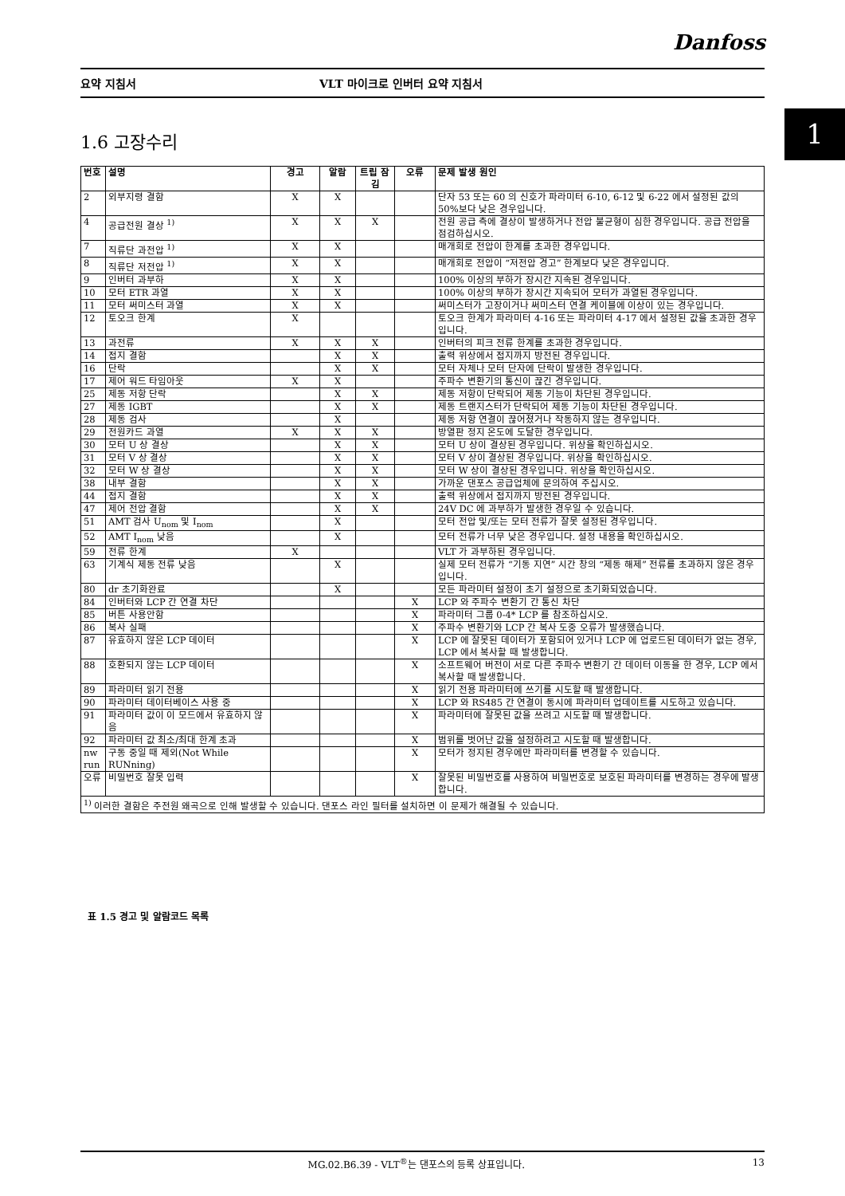Danfoss
요약 지침서 VLT 마이크로 인버터 요약 지침서
1 1.6 고장수리
| 번호 | 설명 | 경고 | 알람 | 트립 잠김 | 오류 | 문제 발생 원인 |
| --- | --- | --- | --- | --- | --- | --- |
| 2 | 외부지령 결함 | X | X | | | 단자 53 또는 60 의 신호가 파라미터 6-10, 6-12 및 6-22 에서 설정된 값의 50%보다 낮은 경우입니다. |
| 4 | 공급전원 결상 <sup>1)</sup> | X | X | X | | 전원 공급 측에 결상이 발생하거나 전압 불균형이 심한 경우입니다. 공급 전압을 점검하십시오. |
| 7 | 직류단 과전압 <sup>1)</sup> | X | X | | | 매개회로 전압이 한계를 초과한 경우입니다. |
| 8 | 직류단 저전압 <sup>1)</sup> | X | X | | | 매개회로 전압이 “저전압 경고” 한계보다 낮은 경우입니다. |
| 9 | 인버터 과부하 | X | X | | | 100% 이상의 부하가 장시간 지속된 경우입니다. |
| 10 | 모터 ETR 과열 | X | X | | | 100% 이상의 부하가 장시간 지속되어 모터가 과열된 경우입니다. |
| 11 | 모터 써미스터 과열 | X | X | | | 써미스터가 고장이거나 써미스터 연결 케이블에 이상이 있는 경우입니다. |
| 12 | 토오크 한계 | X | | | | 토오크 한계가 파라미터 4-16 또는 파라미터 4-17 에서 설정된 값을 초과한 경우입니다. |
| 13 | 과전류 | X | X | X | | 인버터의 피크 전류 한계를 초과한 경우입니다. |
| 14 | 접지 결함 | | X | X | | 출력 위상에서 접지까지 방전된 경우입니다. |
| 16 | 단락 | | X | X | | 모터 자체나 모터 단자에 단락이 발생한 경우입니다. |
| 17 | 제어 워드 타임아웃 | X | X | | | 주파수 변환기의 통신이 끊긴 경우입니다. |
| 25 | 제동 저항 단락 | | X | X | | 제동 저항이 단락되어 제동 기능이 차단된 경우입니다. |
| 27 | 제동 IGBT | | X | X | | 제동 트랜지스터가 단락되어 제동 기능이 차단된 경우입니다. |
| 28 | 제동 검사 | | X | | | 제동 저항 연결이 끊어졌거나 작동하지 않는 경우입니다. |
| 29 | 전원카드 과열 | X | X | X | | 방열판 정지 온도에 도달한 경우입니다. |
| 30 | 모터 U 상 결상 | | X | X | | 모터 U 상이 결상된 경우입니다. 위상을 확인하십시오. |
| 31 | 모터 V 상 결상 | | X | X | | 모터 V 상이 결상된 경우입니다. 위상을 확인하십시오. |
| 32 | 모터 W 상 결상 | | X | X | | 모터 W 상이 결상된 경우입니다. 위상을 확인하십시오. |
| 38 | 내부 결함 | | X | X | | 가까운 댄포스 공급업체에 문의하여 주십시오. |
| 44 | 접지 결함 | | X | X | | 출력 위상에서 접지까지 방전된 경우입니다. |
| 47 | 제어 전압 결함 | | X | X | | 24V DC 에 과부하가 발생한 경우일 수 있습니다. |
| 51 | AMT 검사 U<sub>nom</sub> 및 I<sub>nom</sub> | | X | | | 모터 전압 및/또는 모터 전류가 잘못 설정된 경우입니다. |
| 52 | AMT I<sub>nom</sub> 낮음 | | X | | | 모터 전류가 너무 낮은 경우입니다. 설정 내용을 확인하십시오. |
| 59 | 전류 한계 | X | | | | VLT 가 과부하된 경우입니다. |
| 63 | 기계식 제동 전류 낮음 | | X | | | 실제 모터 전류가 “기동 지연” 시간 창의 “제동 해제” 전류를 초과하지 않은 경우입니다. |
| 80 | dr 초기화완료 | | X | | | 모든 파라미터 설정이 초기 설정으로 초기화되었습니다. |
| 84 | 인버터와 LCP 간 연결 차단 | | | | X | LCP 와 주파수 변환기 간 통신 차단 |
| 85 | 버튼 사용안함 | | | | X | 파라미터 그룹 0-4* LCP 를 참조하십시오. |
| 86 | 복사 실패 | | | | X | 주파수 변환기와 LCP 간 복사 도중 오류가 발생했습니다. |
| 87 | 유효하지 않은 LCP 데이터 | | | | X | LCP 에 잘못된 데이터가 포함되어 있거나 LCP 에 업로드된 데이터가 없는 경우, LCP 에서 복사할 때 발생합니다. |
| 88 | 호환되지 않는 LCP 데이터 | | | | X | 소프트웨어 버전이 서로 다른 주파수 변환기 간 데이터 이동을 한 경우, LCP 에서 복사할 때 발생합니다. |
| 89 | 파라미터 읽기 전용 | | | | X | 읽기 전용 파라미터에 쓰기를 시도할 때 발생합니다. |
| 90 | 파라미터 데이터베이스 사용 중 | | | | X | LCP 와 RS485 간 연결이 동시에 파라미터 업데이트를 시도하고 있습니다. |
| 91 | 파라미터 값이 이 모드에서 유효하지 않음 | | | | X | 파라미터에 잘못된 값을 쓰려고 시도할 때 발생합니다. |
| 92 | 파라미터 값 최소/최대 한계 초과 | | | | X | 범위를 벗어난 값을 설정하려고 시도할 때 발생합니다. |
| nw run | 구동 중일 때 제외(Not While RUNning) | | | | X | 모터가 정지된 경우에만 파라미터를 변경할 수 있습니다. |
| 오류 | 비밀번호 잘못 입력 | | | | X | 잘못된 비밀번호를 사용하여 비밀번호로 보호된 파라미터를 변경하는 경우에 발생합니다. |
| <sup>1)</sup> 이러한 결함은 주전원 왜곡으로 인해 발생할 수 있습니다. 댄포스 라인 필터를 설치하면 이 문제가 해결될 수 있습니다. | | | | | | |
표 1.5 경고 및 알람코드 목록
MG.02.B6.39 - VLT<sup>®</sup>는 댄포스의 등록 상표입니다. 13